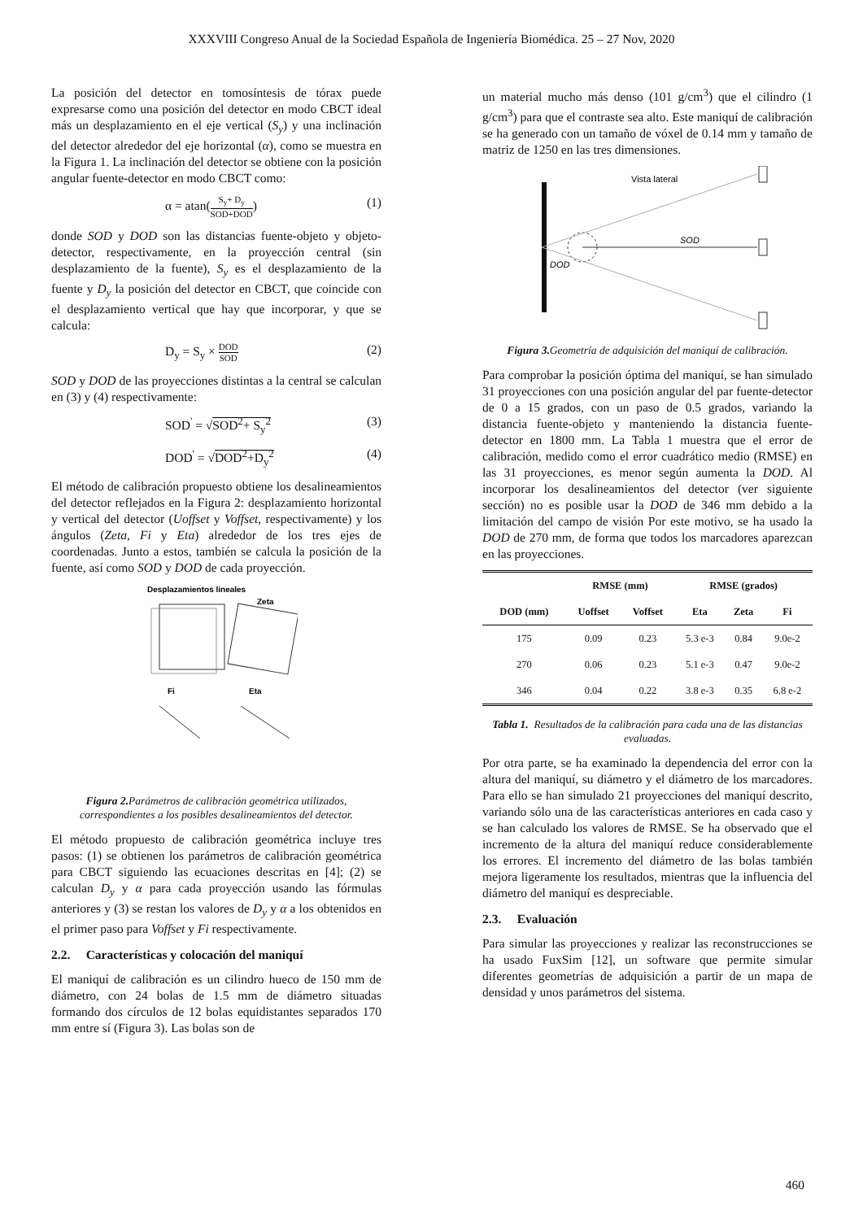XXXVIII Congreso Anual de la Sociedad Española de Ingeniería Biomédica. 25 – 27 Nov, 2020
La posición del detector en tomosíntesis de tórax puede expresarse como una posición del detector en modo CBCT ideal más un desplazamiento en el eje vertical (S<sub>y</sub>) y una inclinación del detector alrededor del eje horizontal (α), como se muestra en la Figura 1. La inclinación del detector se obtiene con la posición angular fuente-detector en modo CBCT como:
α = atan(S<sub>y</sub>+ D<sub>y</sub> SOD+DOD) (1)
donde SOD y DOD son las distancias fuente-objeto y objeto-detector, respectivamente, en la proyección central (sin desplazamiento de la fuente), S<sub>y</sub> es el desplazamiento de la fuente y D<sub>y</sub> la posición del detector en CBCT, que coincide con el desplazamiento vertical que hay que incorporar, y que se calcula:
D<sub>y</sub> = S<sub>y</sub> × DOD SOD (2)
SOD y DOD de las proyecciones distintas a la central se calculan en (3) y (4) respectivamente:
SOD<sup>'</sup> = √SOD<sup>2</sup>+ S<sub>y</sub><sup>2</sup> (3)
DOD<sup>'</sup> = √DOD<sup>2</sup>+D<sub>y</sub><sup>2</sup> (4)
El método de calibración propuesto obtiene los desalineamientos del detector reflejados en la Figura 2: desplazamiento horizontal y vertical del detector (Uoffset y Voffset, respectivamente) y los ángulos (Zeta, Fi y Eta) alrededor de los tres ejes de coordenadas. Junto a estos, también se calcula la posición de la fuente, así como SOD y DOD de cada proyección.
Desplazamientos lineales
Zeta
Fi
Eta
Figura 2. Parámetros de calibración geométrica utilizados, correspondientes a los posibles desalineamientos del detector.
El método propuesto de calibración geométrica incluye tres pasos: (1) se obtienen los parámetros de calibración geométrica para CBCT siguiendo las ecuaciones descritas en [4]; (2) se calculan D<sub>y</sub> y α para cada proyección usando las fórmulas anteriores y (3) se restan los valores de D<sub>y</sub> y α a los obtenidos en el primer paso para Voffset y Fi respectivamente.
2.2. Características y colocación del maniquí
El maniquí de calibración es un cilindro hueco de 150 mm de diámetro, con 24 bolas de 1.5 mm de diámetro situadas formando dos círculos de 12 bolas equidistantes separados 170 mm entre sí (Figura 3). Las bolas son de
un material mucho más denso (101 g/cm<sup>3</sup>) que el cilindro (1 g/cm<sup>3</sup>) para que el contraste sea alto. Este maniquí de calibración se ha generado con un tamaño de vóxel de 0.14 mm y tamaño de matriz de 1250 en las tres dimensiones.
Vista lateral
SOD
DOD
Figura 3. Geometría de adquisición del maniquí de calibración.
Para comprobar la posición óptima del maniquí, se han simulado 31 proyecciones con una posición angular del par fuente-detector de 0 a 15 grados, con un paso de 0.5 grados, variando la distancia fuente-objeto y manteniendo la distancia fuente-detector en 1800 mm. La Tabla 1 muestra que el error de calibración, medido como el error cuadrático medio (RMSE) en las 31 proyecciones, es menor según aumenta la DOD. Al incorporar los desalineamientos del detector (ver siguiente sección) no es posible usar la DOD de 346 mm debido a la limitación del campo de visión Por este motivo, se ha usado la DOD de 270 mm, de forma que todos los marcadores aparezcan en las proyecciones.
| | RMSE (mm) | | RMSE (grados) | | |
| --- | --- | --- | --- | --- | --- |
| DOD (mm) | Uoffset | Voffset | Eta | Zeta | Fi |
| 175 | 0.09 | 0.23 | 5.3 e-3 | 0.84 | 9.0e-2 |
| 270 | 0.06 | 0.23 | 5.1 e-3 | 0.47 | 9.0e-2 |
| 346 | 0.04 | 0.22 | 3.8 e-3 | 0.35 | 6.8 e-2 |
Tabla 1. Resultados de la calibración para cada una de las distancias evaluadas.
Por otra parte, se ha examinado la dependencia del error con la altura del maniquí, su diámetro y el diámetro de los marcadores. Para ello se han simulado 21 proyecciones del maniquí descrito, variando sólo una de las características anteriores en cada caso y se han calculado los valores de RMSE. Se ha observado que el incremento de la altura del maniquí reduce considerablemente los errores. El incremento del diámetro de las bolas también mejora ligeramente los resultados, mientras que la influencia del diámetro del maniquí es despreciable.
2.3. Evaluación
Para simular las proyecciones y realizar las reconstrucciones se ha usado FuxSim [12], un software que permite simular diferentes geometrías de adquisición a partir de un mapa de densidad y unos parámetros del sistema.
460